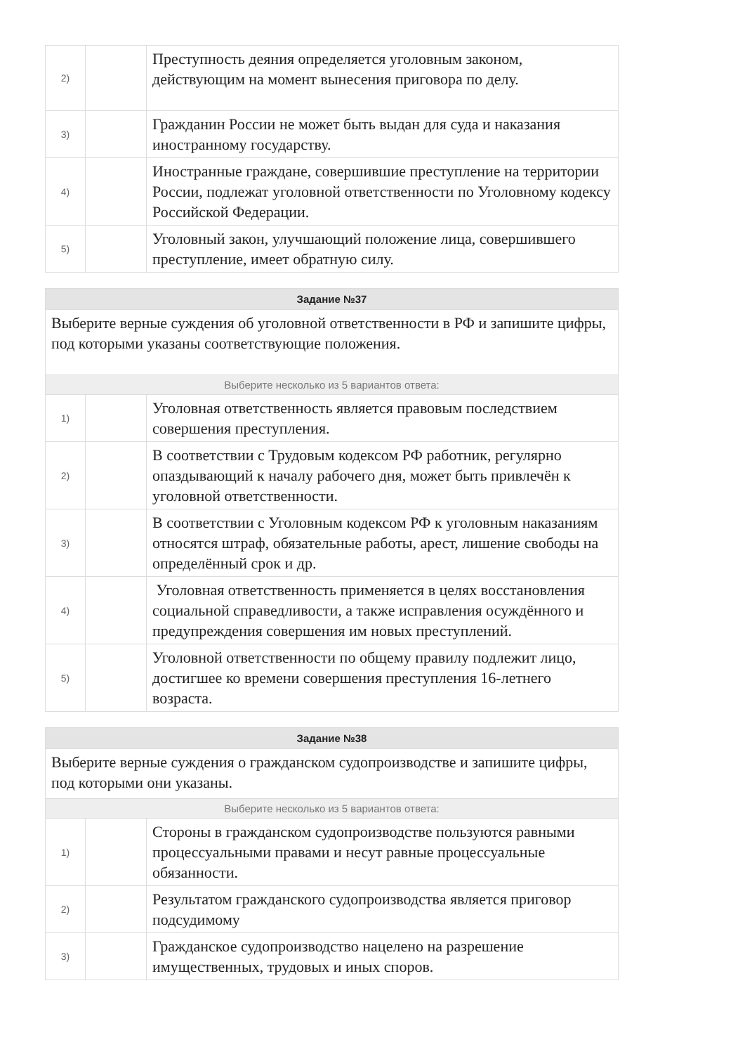| 2) | | Преступность деяния определяется уголовным законом, действующим на момент вынесения приговора по делу. |
| 3) | | Гражданин России не может быть выдан для суда и наказания иностранному государству. |
| 4) | | Иностранные граждане, совершившие преступление на территории России, подлежат уголовной ответственности по Уголовному кодексу Российской Федерации. |
| 5) | | Уголовный закон, улучшающий положение лица, совершившего преступление, имеет обратную силу. |
| Задание №37 | | |
| --- | --- | --- |
| Выберите верные суждения об уголовной ответственности в РФ и запишите цифры, под которыми указаны соответствующие положения. | | |
| Выберите несколько из 5 вариантов ответа: | | |
| 1) | | Уголовная ответственность является правовым последствием совершения преступления. |
| 2) | | В соответствии с Трудовым кодексом РФ работник, регулярно опаздывающий к началу рабочего дня, может быть привлечён к уголовной ответственности. |
| 3) | | В соответствии с Уголовным кодексом РФ к уголовным наказаниям относятся штраф, обязательные работы, арест, лишение свободы на определённый срок и др. |
| 4) | | Уголовная ответственность применяется в целях восстановления социальной справедливости, а также исправления осуждённого и предупреждения совершения им новых преступлений. |
| 5) | | Уголовной ответственности по общему правилу подлежит лицо, достигшее ко времени совершения преступления 16-летнего возраста. |
| Задание №38 | | |
| --- | --- | --- |
| Выберите верные суждения о гражданском судопроизводстве и запишите цифры, под которыми они указаны. | | |
| Выберите несколько из 5 вариантов ответа: | | |
| 1) | | Стороны в гражданском судопроизводстве пользуются равными процессуальными правами и несут равные процессуальные обязанности. |
| 2) | | Результатом гражданского судопроизводства является приговор подсудимому |
| 3) | | Гражданское судопроизводство нацелено на разрешение имущественных, трудовых и иных споров. |